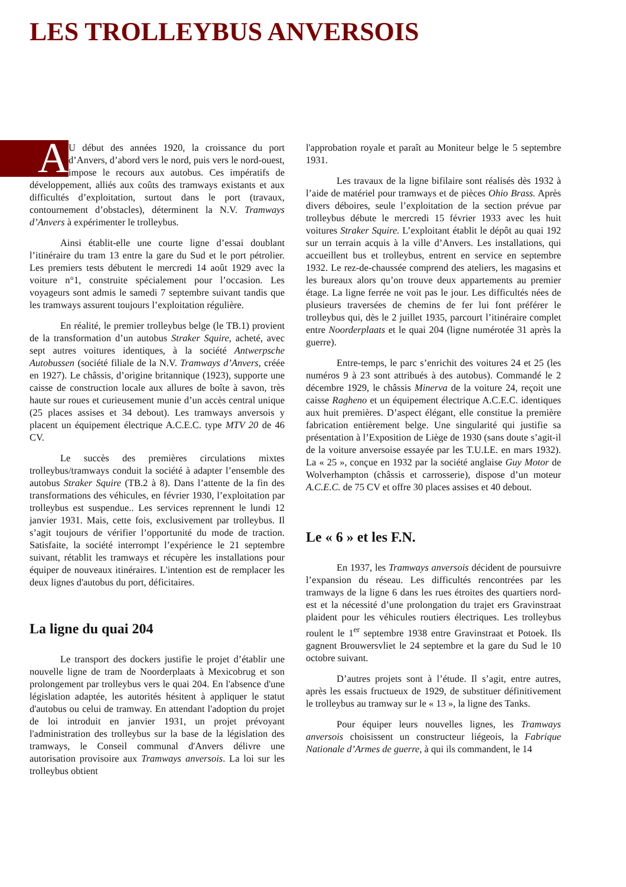LES TROLLEYBUS ANVERSOIS
AU début des années 1920, la croissance du port d’Anvers, d’abord vers le nord, puis vers le nord-ouest, impose le recours aux autobus. Ces impératifs de développement, alliés aux coûts des tramways existants et aux difficultés d’exploitation, surtout dans le port (travaux, contournement d’obstacles), déterminent la N.V. Tramways d’Anvers à expérimenter le trolleybus.
Ainsi établit-elle une courte ligne d’essai doublant l’itinéraire du tram 13 entre la gare du Sud et le port pétrolier. Les premiers tests débutent le mercredi 14 août 1929 avec la voiture n°1, construite spécialement pour l’occasion. Les voyageurs sont admis le samedi 7 septembre suivant tandis que les tramways assurent toujours l’exploitation régulière.
En réalité, le premier trolleybus belge (le TB.1) provient de la transformation d’un autobus Straker Squire, acheté, avec sept autres voitures identiques, à la société Antwerpsche Autobussen (société filiale de la N.V. Tramways d’Anvers, créée en 1927). Le châssis, d’origine britannique (1923), supporte une caisse de construction locale aux allures de boîte à savon, très haute sur roues et curieusement munie d’un accès central unique (25 places assises et 34 debout). Les tramways anversois y placent un équipement électrique A.C.E.C. type MTV 20 de 46 CV.
Le succès des premières circulations mixtes trolleybus/tramways conduit la société à adapter l’ensemble des autobus Straker Squire (TB.2 à 8). Dans l’attente de la fin des transformations des véhicules, en février 1930, l’exploitation par trolleybus est suspendue.. Les services reprennent le lundi 12 janvier 1931. Mais, cette fois, exclusivement par trolleybus. Il s’agit toujours de vérifier l’opportunité du mode de traction. Satisfaite, la société interrompt l’expérience le 21 septembre suivant, rétablit les tramways et récupère les installations pour équiper de nouveaux itinéraires. L'intention est de remplacer les deux lignes d'autobus du port, déficitaires.
La ligne du quai 204
Le transport des dockers justifie le projet d’établir une nouvelle ligne de tram de Noorderplaats à Mexicobrug et son prolongement par trolleybus vers le quai 204. En l'absence d'une législation adaptée, les autorités hésitent à appliquer le statut d'autobus ou celui de tramway. En attendant l'adoption du projet de loi introduit en janvier 1931, un projet prévoyant l'administration des trolleybus sur la base de la législation des tramways, le Conseil communal d'Anvers délivre une autorisation provisoire aux Tramways anversois. La loi sur les trolleybus obtient
l'approbation royale et paraît au Moniteur belge le 5 septembre 1931.
Les travaux de la ligne bifilaire sont réalisés dès 1932 à l’aide de matériel pour tramways et de pièces Ohio Brass. Après divers déboires, seule l’exploitation de la section prévue par trolleybus débute le mercredi 15 février 1933 avec les huit voitures Straker Squire. L’exploitant établit le dépôt au quai 192 sur un terrain acquis à la ville d’Anvers. Les installations, qui accueillent bus et trolleybus, entrent en service en septembre 1932. Le rez-de-chaussée comprend des ateliers, les magasins et les bureaux alors qu’on trouve deux appartements au premier étage. La ligne ferrée ne voit pas le jour. Les difficultés nées de plusieurs traversées de chemins de fer lui font préférer le trolleybus qui, dès le 2 juillet 1935, parcourt l’itinéraire complet entre Noorderplaats et le quai 204 (ligne numérotée 31 après la guerre).
Entre-temps, le parc s’enrichit des voitures 24 et 25 (les numéros 9 à 23 sont attribués à des autobus). Commandé le 2 décembre 1929, le châssis Minerva de la voiture 24, reçoit une caisse Ragheno et un équipement électrique A.C.E.C. identiques aux huit premières. D’aspect élégant, elle constitue la première fabrication entièrement belge. Une singularité qui justifie sa présentation à l’Exposition de Liège de 1930 (sans doute s’agit-il de la voiture anversoise essayée par les T.U.LE. en mars 1932). La « 25 », conçue en 1932 par la société anglaise Guy Motor de Wolverhampton (châssis et carrosserie), dispose d’un moteur A.C.E.C. de 75 CV et offre 30 places assises et 40 debout.
Le « 6 » et les F.N.
En 1937, les Tramways anversois décident de poursuivre l’expansion du réseau. Les difficultés rencontrées par les tramways de la ligne 6 dans les rues étroites des quartiers nord-est et la nécessité d’une prolongation du trajet ers Gravinstraat plaident pour les véhicules routiers électriques. Les trolleybus roulent le 1<sup>er</sup> septembre 1938 entre Gravinstraat et Potoek. Ils gagnent Brouwersvliet le 24 septembre et la gare du Sud le 10 octobre suivant.
D’autres projets sont à l’étude. Il s’agit, entre autres, après les essais fructueux de 1929, de substituer définitivement le trolleybus au tramway sur le « 13 », la ligne des Tanks.
Pour équiper leurs nouvelles lignes, les Tramways anversois choisissent un constructeur liégeois, la Fabrique Nationale d’Armes de guerre, à qui ils commandent, le 14